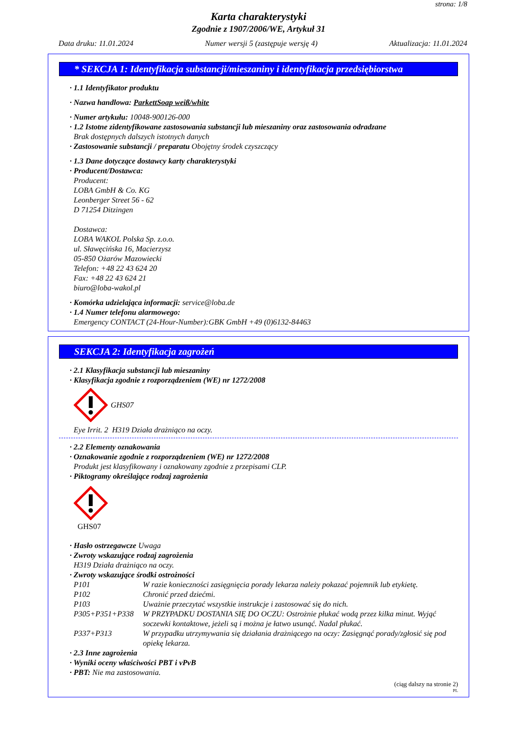strona: 1/8
Karta charakterystyki
Zgodnie z 1907/2006/WE, Artykuł 31
Data druku: 11.01.2024 Numer wersji 5 (zastępuje wersję 4) Aktualizacja: 11.01.2024
* SEKCJA 1: Identyfikacja substancji/mieszaniny i identyfikacja przedsiębiorstwa
· 1.1 Identyfikator produktu
· Nazwa handlowa: ParkettSoap weiß/white
· Numer artykułu: 10048-900126-000
· 1.2 Istotne zidentyfikowane zastosowania substancji lub mieszaniny oraz zastosowania odradzane
Brak dostępnych dalszych istotnych danych
· Zastosowanie substancji / preparatu Obojętny środek czyszczący
· 1.3 Dane dotyczące dostawcy karty charakterystyki
· Producent/Dostawca:
Producent:
LOBA GmbH & Co. KG
Leonberger Street 56 - 62
D 71254 Ditzingen
Dostawca:
LOBA WAKOL Polska Sp. z.o.o.
ul. Sławęcińska 16, Macierzysz
05-850 Ożarów Mazowiecki
Telefon: +48 22 43 624 20
Fax: +48 22 43 624 21
biuro@loba-wakol.pl
· Komórka udzielająca informacji: service@loba.de
· 1.4 Numer telefonu alarmowego:
Emergency CONTACT (24-Hour-Number):GBK GmbH +49 (0)6132-84463
SEKCJA 2: Identyfikacja zagrożeń
· 2.1 Klasyfikacja substancji lub mieszaniny
· Klasyfikacja zgodnie z rozporządzeniem (WE) nr 1272/2008
GHS07
Eye Irrit. 2 H319 Działa drażniąco na oczy.
· 2.2 Elementy oznakowania
· Oznakowanie zgodnie z rozporządzeniem (WE) nr 1272/2008
Produkt jest klasyfikowany i oznakowany zgodnie z przepisami CLP.
· Piktogramy określające rodzaj zagrożenia
GHS07
· Hasło ostrzegawcze Uwaga
· Zwroty wskazujące rodzaj zagrożenia
H319 Działa drażniąco na oczy.
· Zwroty wskazujące środki ostrożności
P101 W razie konieczności zasięgnięcia porady lekarza należy pokazać pojemnik lub etykietę.
P102 Chronić przed dziećmi.
P103 Uważnie przeczytać wszystkie instrukcje i zastosować się do nich.
P305+P351+P338 W PRZYPADKU DOSTANIA SIĘ DO OCZU: Ostrożnie płukać wodą przez kilka minut. Wyjąć soczewki kontaktowe, jeżeli są i można je łatwo usunąć. Nadal płukać.
P337+P313 W przypadku utrzymywania się działania drażniącego na oczy: Zasięgnąć porady/zgłosić się pod opiekę lekarza.
· 2.3 Inne zagrożenia
· Wyniki oceny właściwości PBT i vPvB
· PBT: Nie ma zastosowania.
(ciąg dalszy na stronie 2)
PL